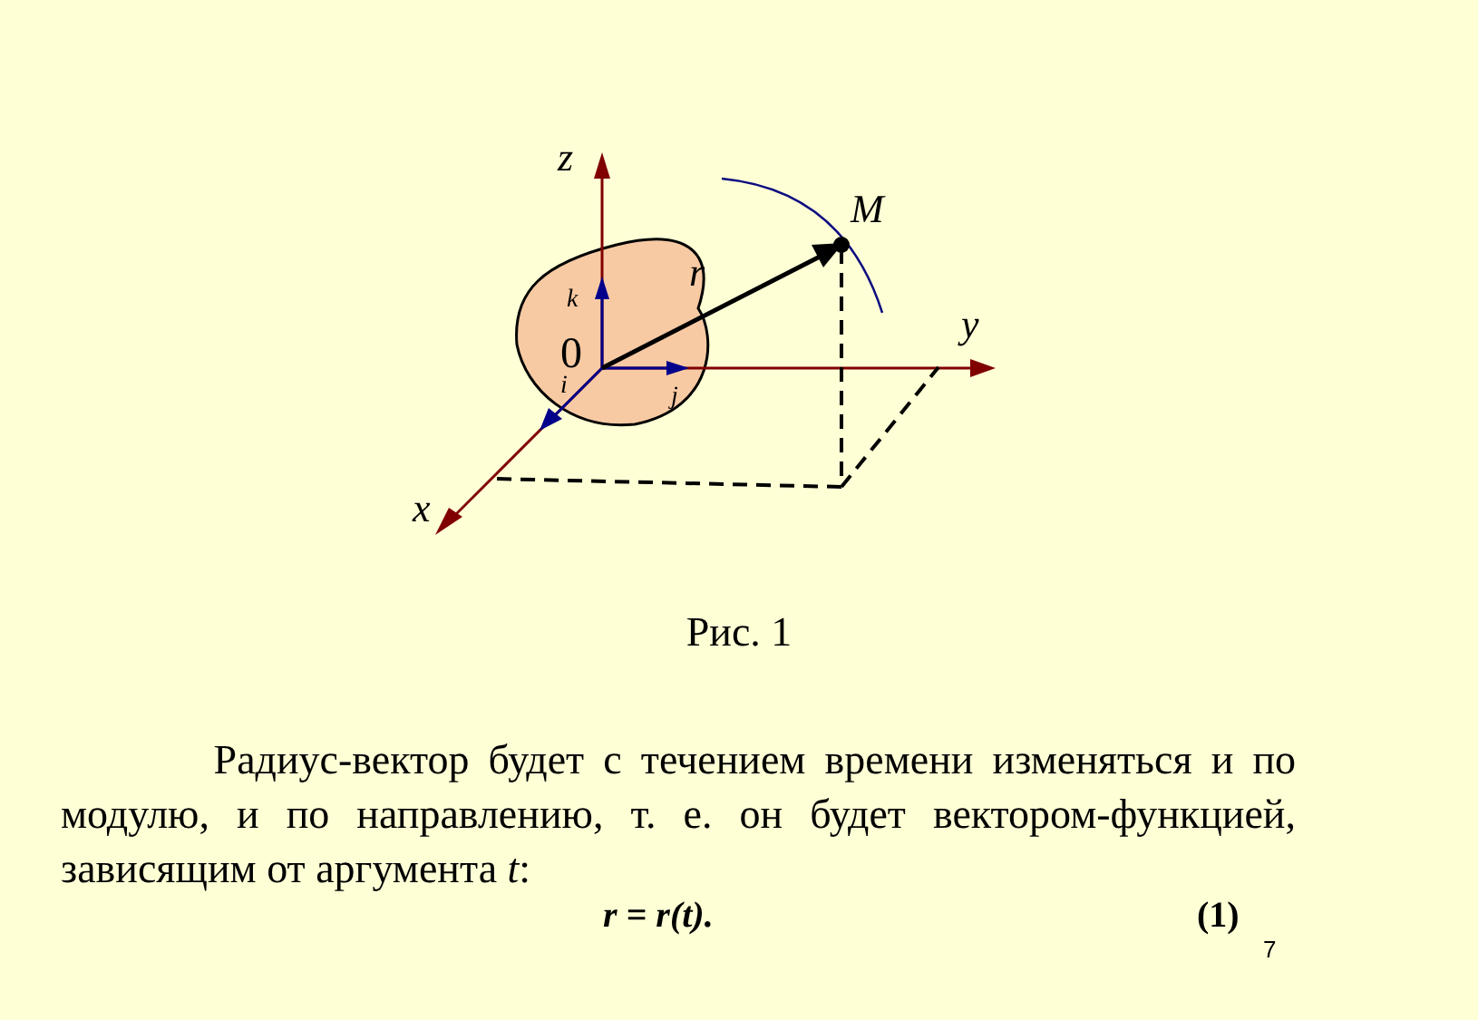z
M
y
x
r
k
i
j
0
Рис. 1
Радиус-вектор будет с течением времени изменяться и по модулю, и по направлению, т. е. он будет вектором-функцией, зависящим от аргумента t:
r = r(t). (1)
7